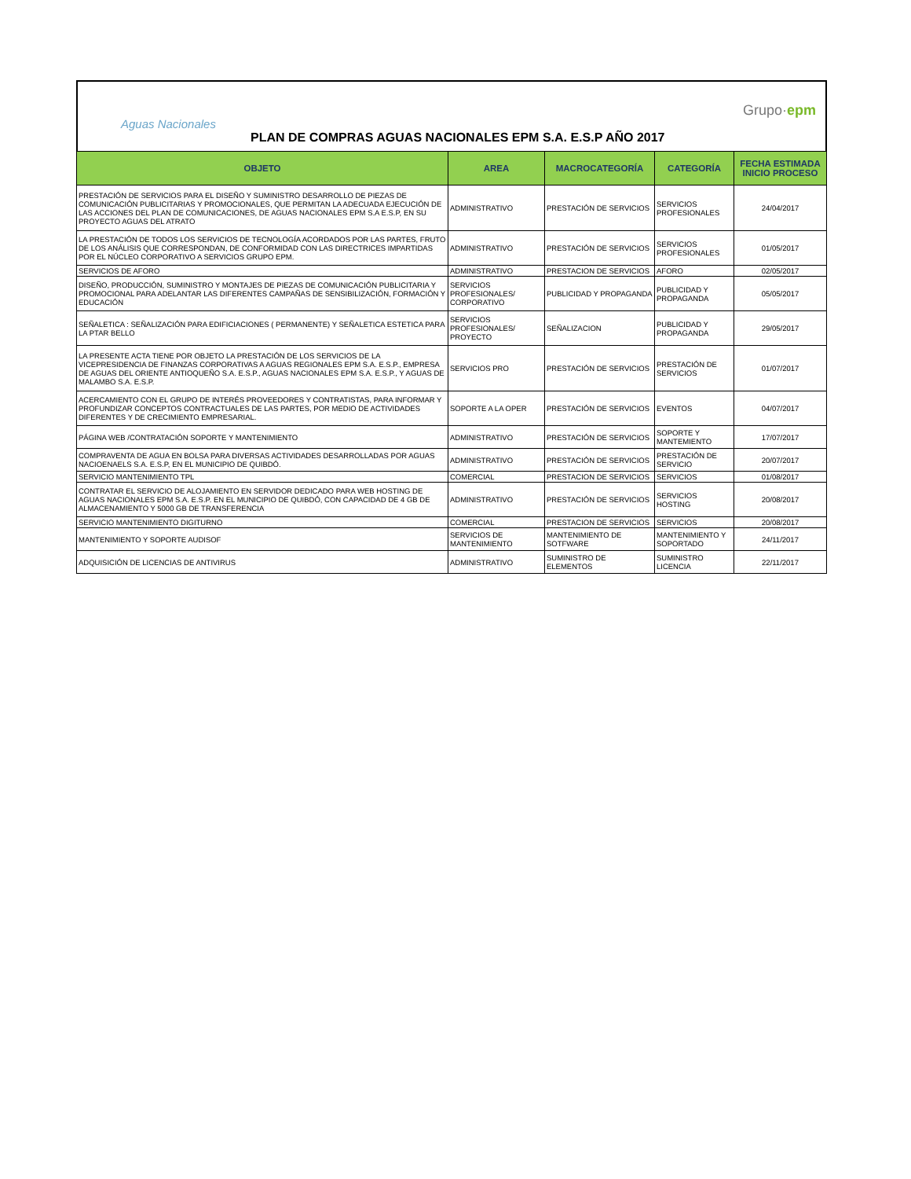Aguas Nacionales
Grupo·epm
PLAN DE COMPRAS AGUAS NACIONALES EPM S.A. E.S.P AÑO 2017
| OBJETO | AREA | MACROCATEGORÍA | CATEGORÍA | FECHA ESTIMADA INICIO PROCESO |
| --- | --- | --- | --- | --- |
| PRESTACIÓN DE SERVICIOS PARA EL DISEÑO Y SUMINISTRO DESARROLLO DE PIEZAS DE COMUNICACIÓN PUBLICITARIAS Y PROMOCIONALES, QUE PERMITAN LA ADECUADA EJECUCIÓN DE LAS ACCIONES DEL PLAN DE COMUNICACIONES, DE AGUAS NACIONALES EPM S.A E.S.P, EN SU PROYECTO AGUAS DEL ATRATO | ADMINISTRATIVO | PRESTACIÓN DE SERVICIOS | SERVICIOS PROFESIONALES | 24/04/2017 |
| LA PRESTACIÓN DE TODOS LOS SERVICIOS DE TECNOLOGÍA ACORDADOS POR LAS PARTES, FRUTO DE LOS ANÁLISIS QUE CORRESPONDAN, DE CONFORMIDAD CON LAS DIRECTRICES IMPARTIDAS POR EL NÚCLEO CORPORATIVO A SERVICIOS GRUPO EPM. | ADMINISTRATIVO | PRESTACIÓN DE SERVICIOS | SERVICIOS PROFESIONALES | 01/05/2017 |
| SERVICIOS DE AFORO | ADMINISTRATIVO | PRESTACION DE SERVICIOS | AFORO | 02/05/2017 |
| DISEÑO, PRODUCCIÓN, SUMINISTRO Y MONTAJES DE PIEZAS DE COMUNICACIÓN PUBLICITARIA Y PROMOCIONAL PARA ADELANTAR LAS DIFERENTES CAMPAÑAS DE SENSIBILIZACIÓN, FORMACIÓN Y EDUCACIÓN | SERVICIOS PROFESIONALES/ CORPORATIVO | PUBLICIDAD Y PROPAGANDA | PUBLICIDAD Y PROPAGANDA | 05/05/2017 |
| SEÑALETICA : SEÑALIZACIÓN PARA EDIFICIACIONES ( PERMANENTE) Y SEÑALETICA ESTETICA PARA LA PTAR BELLO | SERVICIOS PROFESIONALES/ PROYECTO | SEÑALIZACION | PUBLICIDAD Y PROPAGANDA | 29/05/2017 |
| LA PRESENTE ACTA TIENE POR OBJETO LA PRESTACIÓN DE LOS SERVICIOS DE LA VICEPRESIDENCIA DE FINANZAS CORPORATIVAS A AGUAS REGIONALES EPM S.A. E.S.P., EMPRESA DE AGUAS DEL ORIENTE ANTIOQUEÑO S.A. E.S.P., AGUAS NACIONALES EPM S.A. E.S.P., Y AGUAS DE MALAMBO S.A. E.S.P. | SERVICIOS PRO | PRESTACIÓN DE SERVICIOS | PRESTACIÓN DE SERVICIOS | 01/07/2017 |
| ACERCAMIENTO CON EL GRUPO DE INTERÉS PROVEEDORES Y CONTRATISTAS, PARA INFORMAR Y PROFUNDIZAR CONCEPTOS CONTRACTUALES DE LAS PARTES, POR MEDIO DE ACTIVIDADES DIFERENTES Y DE CRECIMIENTO EMPRESARIAL. | SOPORTE A LA OPER | PRESTACIÓN DE SERVICIOS | EVENTOS | 04/07/2017 |
| PÁGINA WEB /CONTRATACIÓN SOPORTE Y MANTENIMIENTO | ADMINISTRATIVO | PRESTACIÓN DE SERVICIOS | SOPORTE Y MANTEMIENTO | 17/07/2017 |
| COMPRAVENTA DE AGUA EN BOLSA PARA DIVERSAS ACTIVIDADES DESARROLLADAS POR AGUAS NACIOENAELS S.A. E.S.P, EN EL MUNICIPIO DE QUIBDÓ. | ADMINISTRATIVO | PRESTACIÓN DE SERVICIOS | PRESTACIÓN DE SERVICIO | 20/07/2017 |
| SERVICIO MANTENIMIENTO TPL | COMERCIAL | PRESTACION DE SERVICIOS | SERVICIOS | 01/08/2017 |
| CONTRATAR EL SERVICIO DE ALOJAMIENTO EN SERVIDOR DEDICADO PARA WEB HOSTING DE AGUAS NACIONALES EPM S.A. E.S.P. EN EL MUNICIPIO DE QUIBDÓ, CON CAPACIDAD DE 4 GB DE ALMACENAMIENTO Y 5000 GB DE TRANSFERENCIA | ADMINISTRATIVO | PRESTACIÓN DE SERVICIOS | SERVICIOS HOSTING | 20/08/2017 |
| SERVICIO MANTENIMIENTO DIGITURNO | COMERCIAL | PRESTACION DE SERVICIOS | SERVICIOS | 20/08/2017 |
| MANTENIMIENTO Y SOPORTE AUDISOF | SERVICIOS DE MANTENIMIENTO | MANTENIMIENTO DE SOTFWARE | MANTENIMIENTO Y SOPORTADO | 24/11/2017 |
| ADQUISICIÓN DE LICENCIAS DE ANTIVIRUS | ADMINISTRATIVO | SUMINISTRO DE ELEMENTOS | SUMINISTRO LICENCIA | 22/11/2017 |